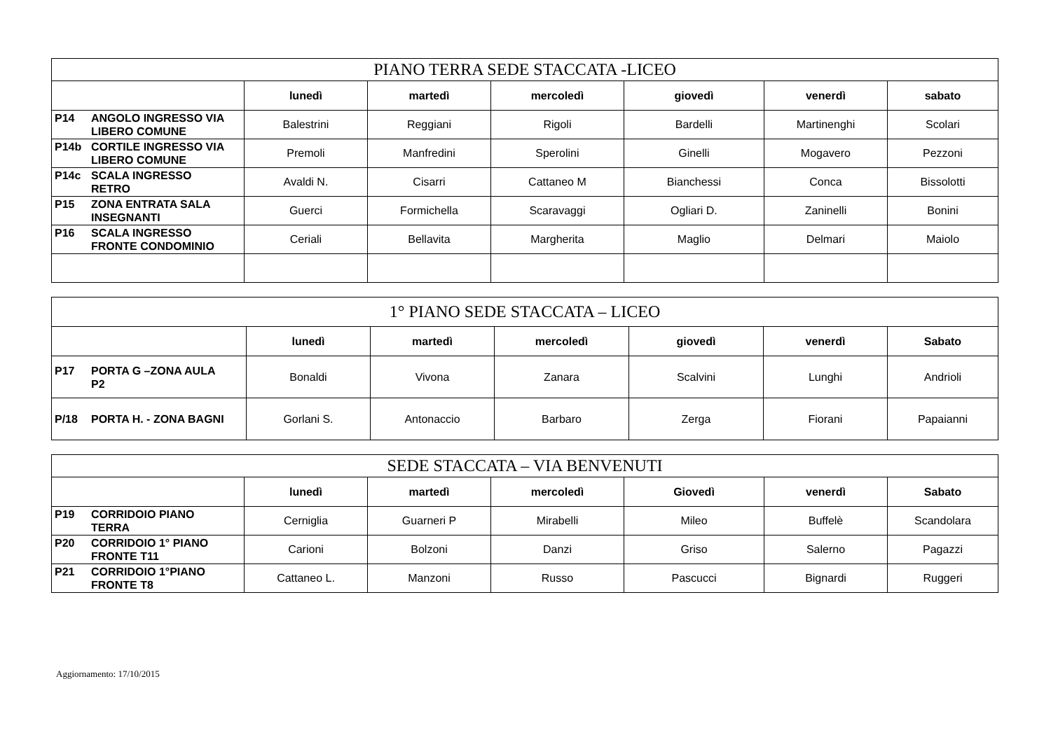| PIANO TERRA SEDE STACCATA -LICEO | | | | | | |
| --- | --- | --- | --- | --- | --- | --- |
| | lunedì | martedì | mercoledì | giovedì | venerdì | sabato |
| P14 ANGOLO INGRESSO VIA LIBERO COMUNE | Balestrini | Reggiani | Rigoli | Bardelli | Martinenghi | Scolari |
| P14b CORTILE INGRESSO VIA LIBERO COMUNE | Premoli | Manfredini | Sperolini | Ginelli | Mogavero | Pezzoni |
| P14c SCALA INGRESSO RETRO | Avaldi N. | Cisarri | Cattaneo M | Bianchessi | Conca | Bissolotti |
| P15 ZONA ENTRATA SALA INSEGNANTI | Guerci | Formichella | Scaravaggi | Ogliari D. | Zaninelli | Bonini |
| P16 SCALA INGRESSO FRONTE CONDOMINIO | Ceriali | Bellavita | Margherita | Maglio | Delmari | Maiolo |
| 1° PIANO SEDE STACCATA – LICEO | | | | | | |
| --- | --- | --- | --- | --- | --- | --- |
| | lunedì | martedì | mercoledì | giovedì | venerdì | Sabato |
| P17 PORTA G –ZONA AULA P2 | Bonaldi | Vivona | Zanara | Scalvini | Lunghi | Andrioli |
| P/18 PORTA H. - ZONA BAGNI | Gorlani S. | Antonaccio | Barbaro | Zerga | Fiorani | Papaianni |
| SEDE STACCATA – VIA BENVENUTI | | | | | | |
| --- | --- | --- | --- | --- | --- | --- |
| | lunedì | martedì | mercoledì | Giovedì | venerdì | Sabato |
| P19 CORRIDOIO PIANO TERRA | Cerniglia | Guarneri P | Mirabelli | Mileo | Buffelè | Scandolara |
| P20 CORRIDOIO 1° PIANO FRONTE T11 | Carioni | Bolzoni | Danzi | Griso | Salerno | Pagazzi |
| P21 CORRIDOIO 1°PIANO FRONTE T8 | Cattaneo L. | Manzoni | Russo | Pascucci | Bignardi | Ruggeri |
Aggiornamento: 17/10/2015